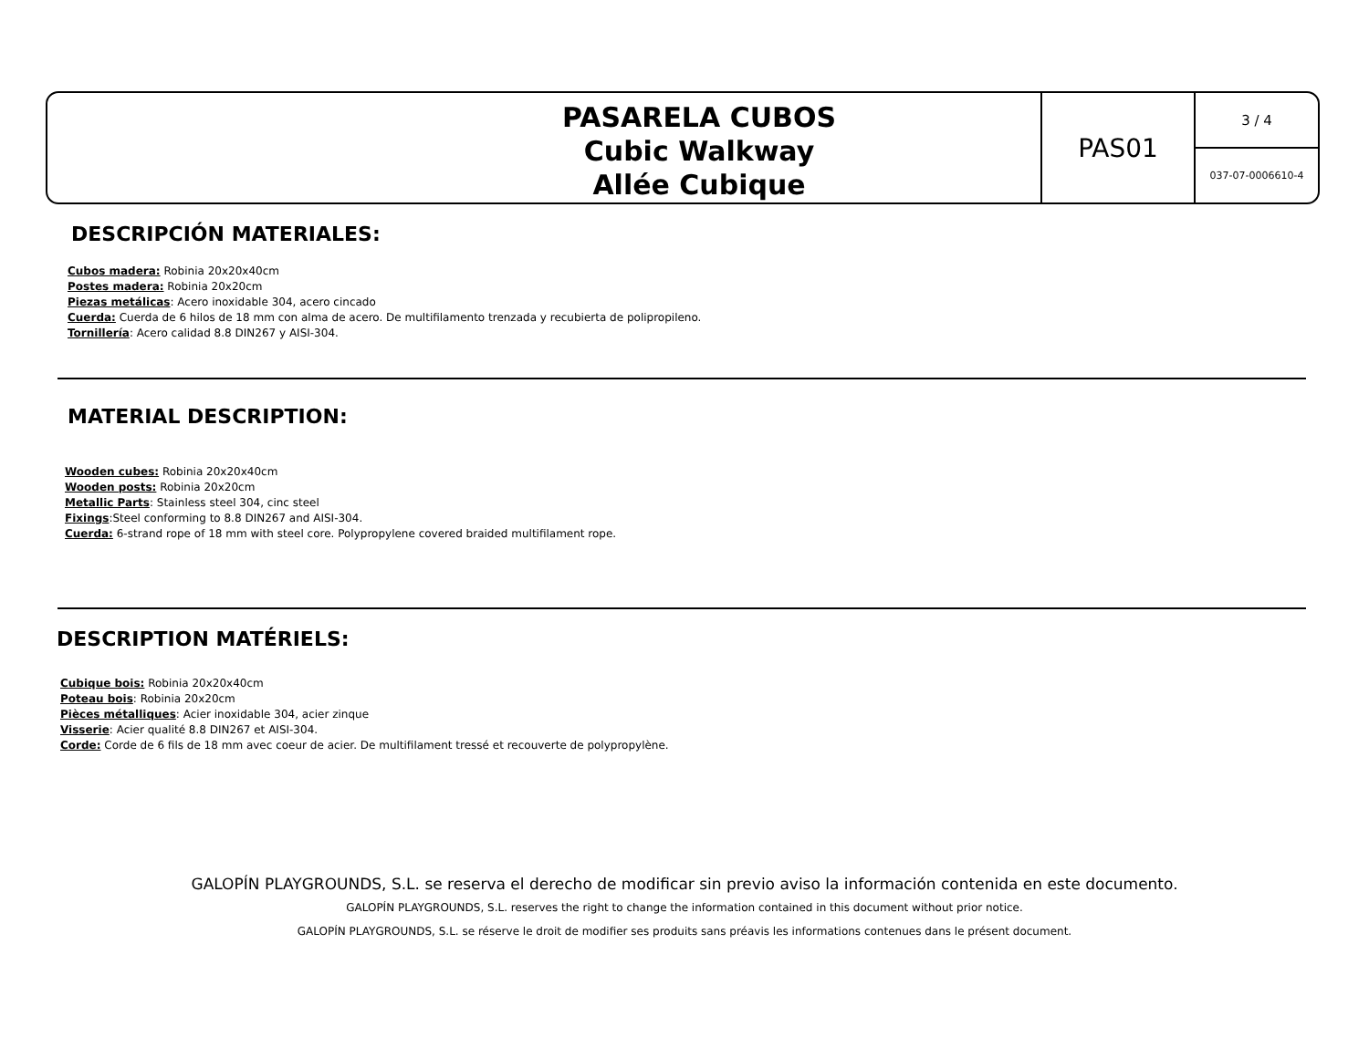PASARELA CUBOS
Cubic Walkway
Allée Cubique
PAS01
3 / 4
037-07-0006610-4
DESCRIPCIÓN MATERIALES:
Cubos madera: Robinia 20x20x40cm
Postes madera: Robinia 20x20cm
Piezas metálicas: Acero inoxidable 304, acero cincado
Cuerda: Cuerda de 6 hilos de 18 mm con alma de acero. De multifilamento trenzada y recubierta de polipropileno.
Tornillería: Acero calidad 8.8 DIN267 y AISI-304.
MATERIAL DESCRIPTION:
Wooden cubes: Robinia 20x20x40cm
Wooden posts: Robinia 20x20cm
Metallic Parts: Stainless steel 304, cinc steel
Fixings:Steel conforming to 8.8 DIN267 and AISI-304.
Cuerda: 6-strand rope of 18 mm with steel core. Polypropylene covered braided multifilament rope.
DESCRIPTION MATÉRIELS:
Cubique bois: Robinia 20x20x40cm
Poteau bois: Robinia 20x20cm
Pièces métalliques: Acier inoxidable 304, acier zinque
Visserie: Acier qualité 8.8 DIN267 et AISI-304.
Corde: Corde de 6 fils de 18 mm avec coeur de acier. De multifilament tressé et recouverte de polypropylène.
GALOPÍN PLAYGROUNDS, S.L. se reserva el derecho de modificar sin previo aviso la información contenida en este documento.
GALOPÍN PLAYGROUNDS, S.L. reserves the right to change the information contained in this document without prior notice.
GALOPÍN PLAYGROUNDS, S.L. se réserve le droit de modifier ses produits sans préavis les informations contenues dans le présent document.